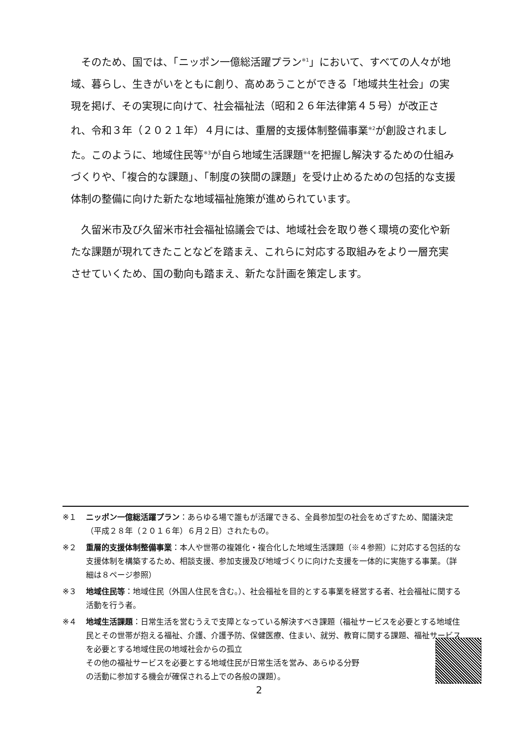そのため、国では、「ニッポン一億総活躍プラン<sup>※1</sup>」において、すべての人々が地域、暮らし、生きがいをともに創り、高めあうことができる「地域共生社会」の実現を掲げ、その実現に向けて、社会福祉法（昭和２６年法律第４５号）が改正され、令和３年（２０２１年）４月には、重層的支援体制整備事業<sup>※2</sup>が創設されました。このように、地域住民等<sup>※3</sup>が自ら地域生活課題<sup>※4</sup>を把握し解決するための仕組みづくりや、「複合的な課題」、「制度の狭間の課題」を受け止めるための包括的な支援体制の整備に向けた新たな地域福祉施策が進められています。
久留米市及び久留米市社会福祉協議会では、地域社会を取り巻く環境の変化や新たな課題が現れてきたことなどを踏まえ、これらに対応する取組みをより一層充実させていくため、国の動向も踏まえ、新たな計画を策定します。
※１ ニッポン一億総活躍プラン：あらゆる場で誰もが活躍できる、全員参加型の社会をめざすため、閣議決定（平成２８年（２０１６年）６月２日）されたもの。
※２ 重層的支援体制整備事業：本人や世帯の複雑化・複合化した地域生活課題（※４参照）に対応する包括的な支援体制を構築するため、相談支援、参加支援及び地域づくりに向けた支援を一体的に実施する事業。（詳細は８ページ参照）
※３ 地域住民等：地域住民（外国人住民を含む。）、社会福祉を目的とする事業を経営する者、社会福祉に関する活動を行う者。
※４ 地域生活課題：日常生活を営むうえで支障となっている解決すべき課題（福祉サービスを必要とする地域住民とその世帯が抱える福祉、介護、介護予防、保健医療、住まい、就労、教育に関する課題、福祉サービスを必要とする地域住民の地域社会からの孤立
その他の福祉サービスを必要とする地域住民が日常生活を営み、あらゆる分野
の活動に参加する機会が確保される上での各般の課題）。
2